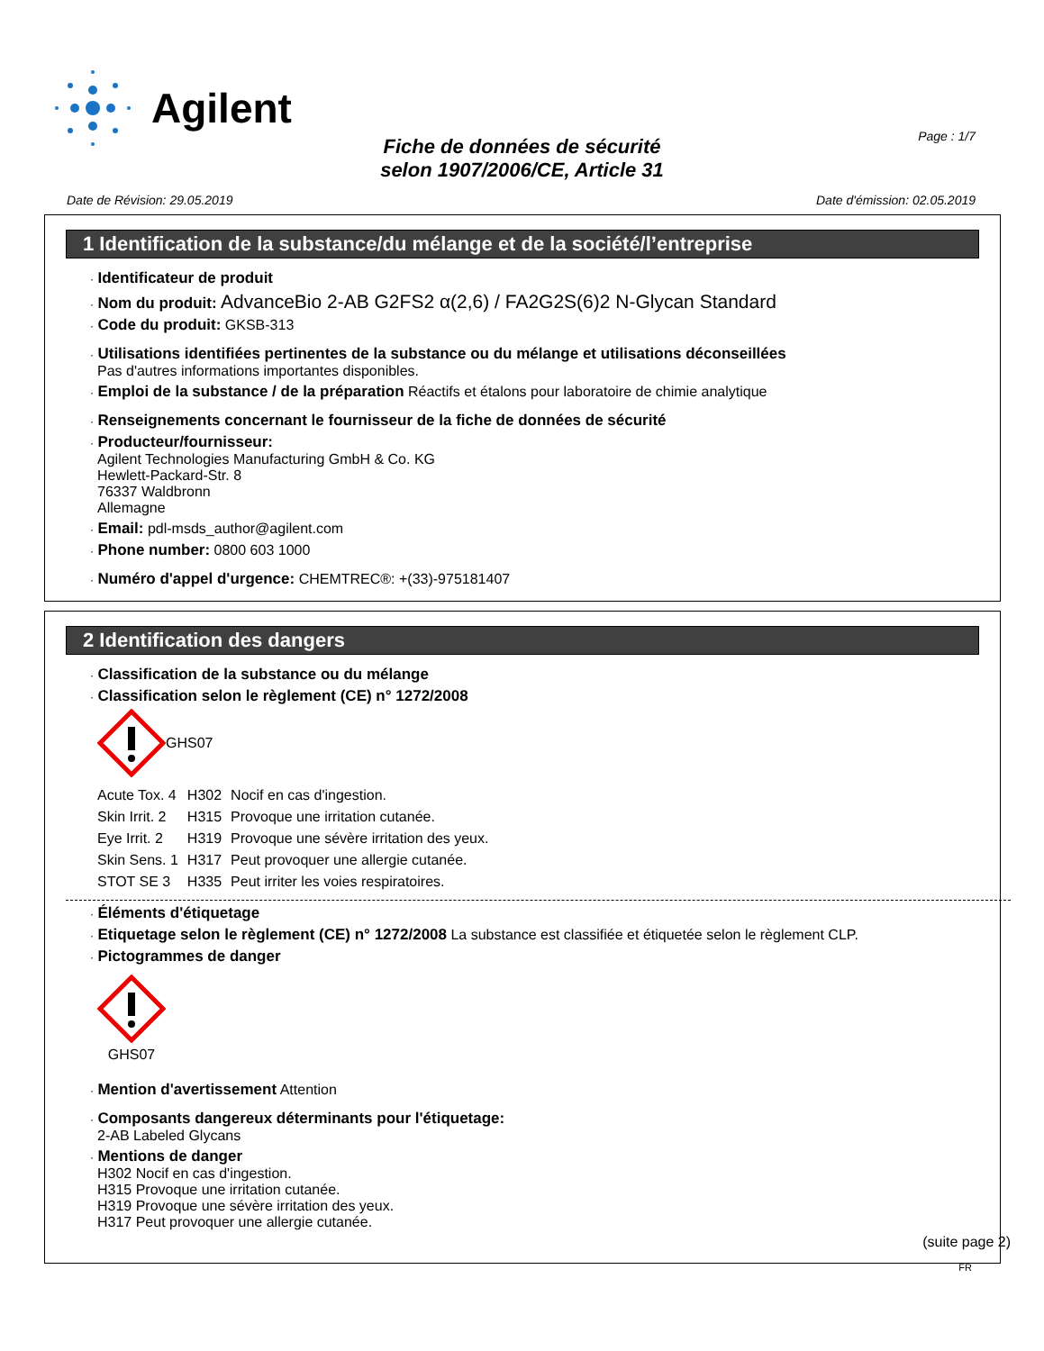Agilent
Page : 1/7
Fiche de données de sécurité
selon 1907/2006/CE, Article 31
Date de Révision: 29.05.2019 Date d'émission: 02.05.2019
1 Identification de la substance/du mélange et de la société/l’entreprise
· Identificateur de produit
· Nom du produit: AdvanceBio 2-AB G2FS2 α(2,6) / FA2G2S(6)2 N-Glycan Standard
· Code du produit: GKSB-313
· Utilisations identifiées pertinentes de la substance ou du mélange et utilisations déconseillées
Pas d'autres informations importantes disponibles.
· Emploi de la substance / de la préparation Réactifs et étalons pour laboratoire de chimie analytique
· Renseignements concernant le fournisseur de la fiche de données de sécurité
· Producteur/fournisseur:
Agilent Technologies Manufacturing GmbH & Co. KG
Hewlett-Packard-Str. 8
76337 Waldbronn
Allemagne
· Email: pdl-msds_author@agilent.com
· Phone number: 0800 603 1000
· Numéro d'appel d'urgence: CHEMTREC®: +(33)-975181407
2 Identification des dangers
· Classification de la substance ou du mélange
· Classification selon le règlement (CE) n° 1272/2008
GHS07
| Acute Tox. 4 | H302 | Nocif en cas d'ingestion. |
| Skin Irrit. 2 | H315 | Provoque une irritation cutanée. |
| Eye Irrit. 2 | H319 | Provoque une sévère irritation des yeux. |
| Skin Sens. 1 | H317 | Peut provoquer une allergie cutanée. |
| STOT SE 3 | H335 | Peut irriter les voies respiratoires. |
· Éléments d'étiquetage
· Etiquetage selon le règlement (CE) n° 1272/2008 La substance est classifiée et étiquetée selon le règlement CLP.
· Pictogrammes de danger
GHS07
· Mention d'avertissement Attention
· Composants dangereux déterminants pour l'étiquetage:
2-AB Labeled Glycans
· Mentions de danger
H302 Nocif en cas d'ingestion.
H315 Provoque une irritation cutanée.
H319 Provoque une sévère irritation des yeux.
H317 Peut provoquer une allergie cutanée.
(suite page 2)
FR